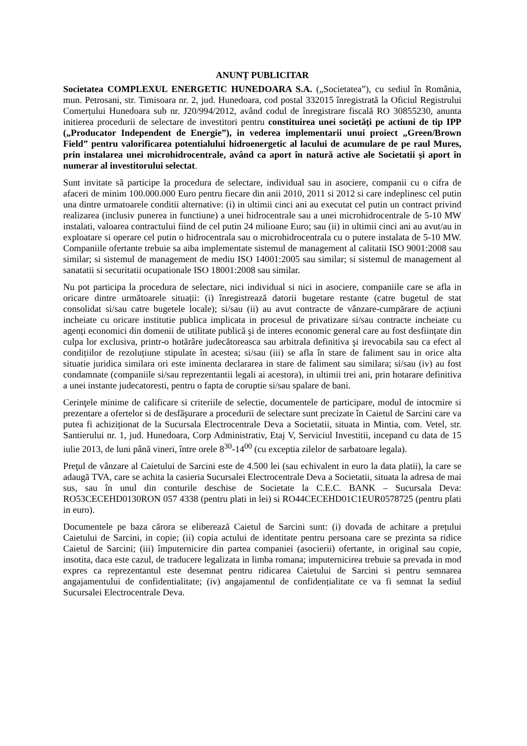ANUNȚ PUBLICITAR
Societatea COMPLEXUL ENERGETIC HUNEDOARA S.A. („Societatea”), cu sediul în România, mun. Petrosani, str. Timisoara nr. 2, jud. Hunedoara, cod postal 332015 înregistrată la Oficiul Registrului Comerțului Hunedoara sub nr. J20/994/2012, având codul de înregistrare fiscală RO 30855230, anunta initierea procedurii de selectare de investitori pentru constituirea unei societăți pe actiuni de tip IPP („Producator Independent de Energie”), in vederea implementarii unui proiect „Green/Brown Field” pentru valorificarea potentialului hidroenergetic al lacului de acumulare de pe raul Mures, prin instalarea unei microhidrocentrale, având ca aport în natură active ale Societatii şi aport în numerar al investitorului selectat.
Sunt invitate să participe la procedura de selectare, individual sau in asociere, companii cu o cifra de afaceri de minim 100.000.000 Euro pentru fiecare din anii 2010, 2011 si 2012 si care indeplinesc cel putin una dintre urmatoarele conditii alternative: (i) in ultimii cinci ani au executat cel putin un contract privind realizarea (inclusiv punerea in functiune) a unei hidrocentrale sau a unei microhidrocentrale de 5-10 MW instalati, valoarea contractului fiind de cel putin 24 milioane Euro; sau (ii) in ultimii cinci ani au avut/au in exploatare si operare cel putin o hidrocentrala sau o microhidrocentrala cu o putere instalata de 5-10 MW. Companiile ofertante trebuie sa aiba implementate sistemul de management al calitatii ISO 9001:2008 sau similar; si sistemul de management de mediu ISO 14001:2005 sau similar; si sistemul de management al sanatatii si securitatii ocupationale ISO 18001:2008 sau similar.
Nu pot participa la procedura de selectare, nici individual si nici in asociere, companiile care se afla in oricare dintre următoarele situații: (i) înregistrează datorii bugetare restante (catre bugetul de stat consolidat si/sau catre bugetele locale); si/sau (ii) au avut contracte de vânzare-cumpărare de acțiuni incheiate cu oricare institutie publica implicata in procesul de privatizare si/sau contracte incheiate cu agenți economici din domenii de utilitate publică şi de interes economic general care au fost desființate din culpa lor exclusiva, printr-o hotărâre judecătoreasca sau arbitrala definitiva şi irevocabila sau ca efect al condițiilor de rezoluțiune stipulate în acestea; si/sau (iii) se afla în stare de faliment sau in orice alta situatie juridica similara ori este iminenta declararea in stare de faliment sau similara; si/sau (iv) au fost condamnate (companiile si/sau reprezentantii legali ai acestora), in ultimii trei ani, prin hotarare definitiva a unei instante judecatoresti, pentru o fapta de coruptie si/sau spalare de bani.
Cerinţele minime de calificare si criteriile de selectie, documentele de participare, modul de intocmire si prezentare a ofertelor si de desfăşurare a procedurii de selectare sunt precizate în Caietul de Sarcini care va putea fi achiziționat de la Sucursala Electrocentrale Deva a Societatii, situata in Mintia, com. Vetel, str. Santierului nr. 1, jud. Hunedoara, Corp Administrativ, Etaj V, Serviciul Investitii, incepand cu data de 15 iulie 2013, de luni până vineri, între orele 8<sup>30</sup>-14<sup>00</sup> (cu exceptia zilelor de sarbatoare legala).
Preţul de vânzare al Caietului de Sarcini este de 4.500 lei (sau echivalent in euro la data platii), la care se adaugă TVA, care se achita la casieria Sucursalei Electrocentrale Deva a Societatii, situata la adresa de mai sus, sau în unul din conturile deschise de Societate la C.E.C. BANK – Sucursala Deva: RO53CECEHD0130RON 057 4338 (pentru plati in lei) si RO44CECEHD01C1EUR0578725 (pentru plati in euro).
Documentele pe baza cărora se eliberează Caietul de Sarcini sunt: (i) dovada de achitare a prețului Caietului de Sarcini, in copie; (ii) copia actului de identitate pentru persoana care se prezinta sa ridice Caietul de Sarcini; (iii) împuternicire din partea companiei (asocierii) ofertante, in original sau copie, insotita, daca este cazul, de traducere legalizata in limba romana; imputernicirea trebuie sa prevada in mod expres ca reprezentantul este desemnat pentru ridicarea Caietului de Sarcini si pentru semnarea angajamentului de confidentialitate; (iv) angajamentul de confidențialitate ce va fi semnat la sediul Sucursalei Electrocentrale Deva.